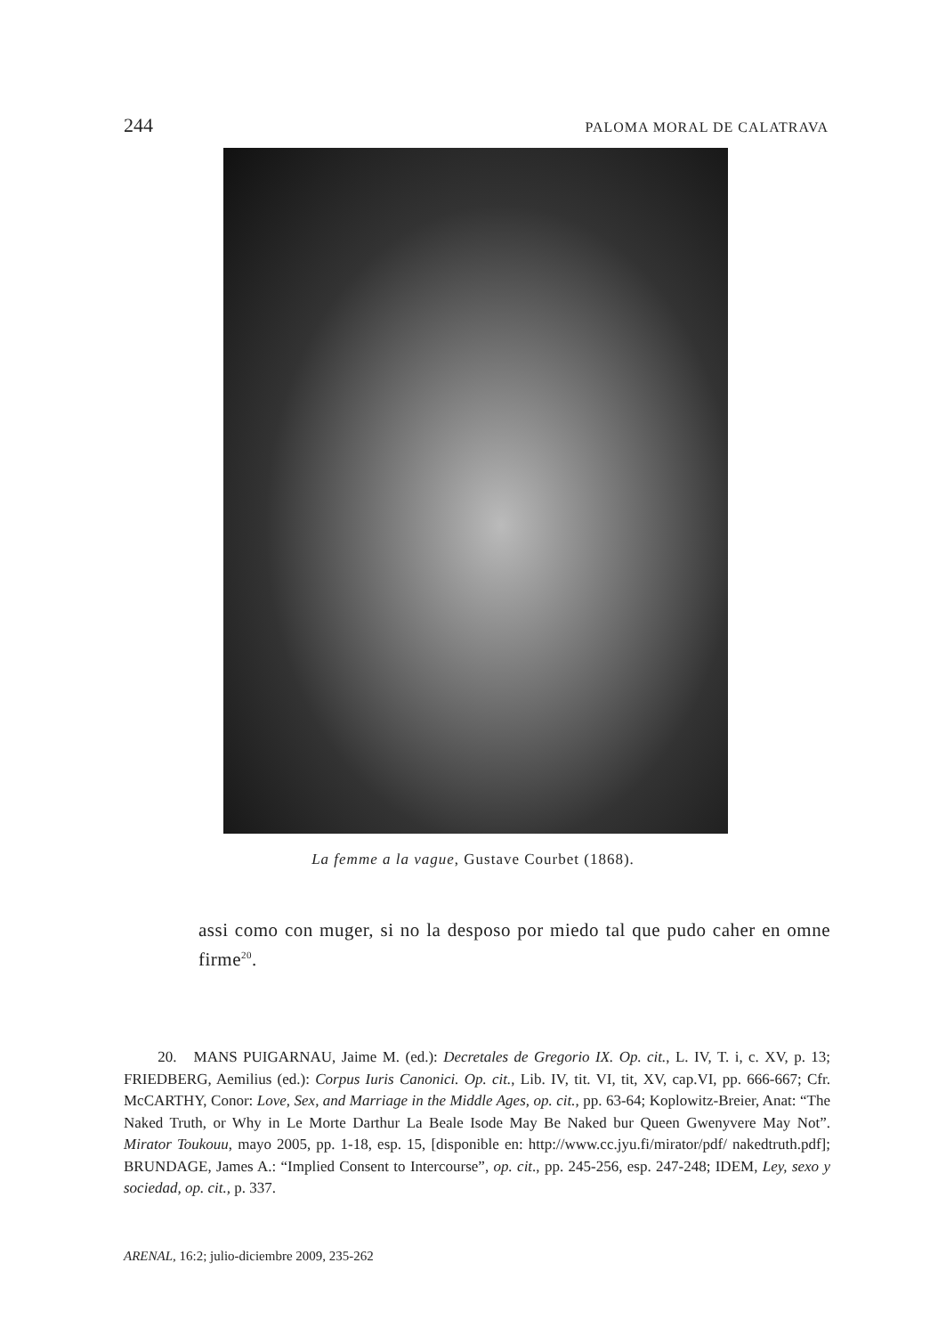244 PALOMA MORAL DE CALATRAVA
La femme a la vague, Gustave Courbet (1868).
assi como con muger, si no la desposo por miedo tal que pudo caher en omne firme<sup>20</sup>.
20. MANS PUIGARNAU, Jaime M. (ed.): Decretales de Gregorio IX. Op. cit., L. IV, T. i, c. XV, p. 13; FRIEDBERG, Aemilius (ed.): Corpus Iuris Canonici. Op. cit., Lib. IV, tit. VI, tit, XV, cap.VI, pp. 666-667; Cfr. McCARTHY, Conor: Love, Sex, and Marriage in the Middle Ages, op. cit., pp. 63-64; Koplowitz-Breier, Anat: “The Naked Truth, or Why in Le Morte Darthur La Beale Isode May Be Naked bur Queen Gwenyvere May Not”. Mirator Toukouu, mayo 2005, pp. 1-18, esp. 15, [disponible en: http://www.cc.jyu.fi/mirator/pdf/ nakedtruth.pdf]; BRUNDAGE, James A.: “Implied Consent to Intercourse”, op. cit., pp. 245-256, esp. 247-248; IDEM, Ley, sexo y sociedad, op. cit., p. 337.
ARENAL, 16:2; julio-diciembre 2009, 235-262